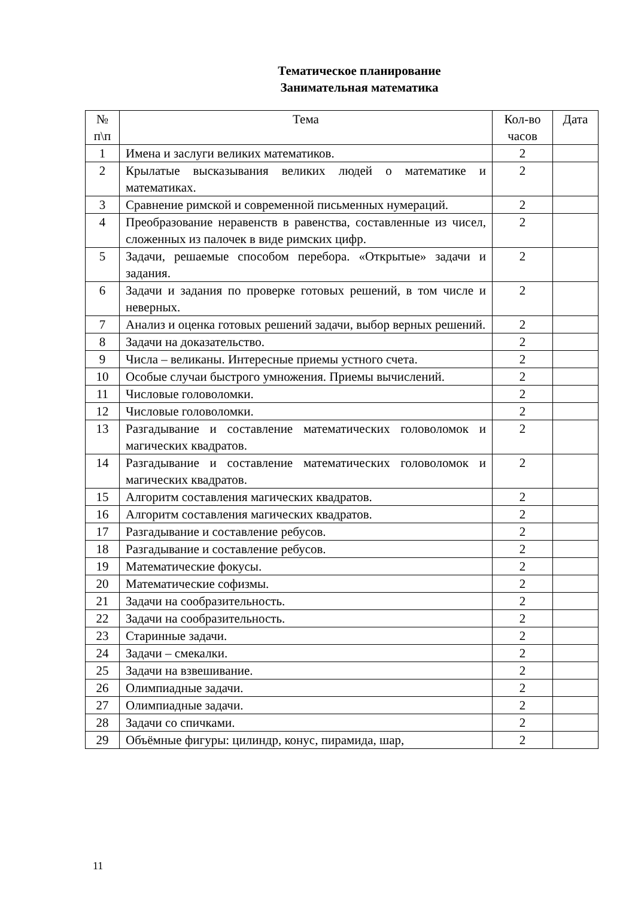Тематическое планирование
Занимательная математика
| № п\п | Тема | Кол-во часов | Дата |
| --- | --- | --- | --- |
| 1 | Имена и заслуги великих математиков. | 2 | |
| 2 | Крылатые высказывания великих людей о математике и математиках. | 2 | |
| 3 | Сравнение римской и современной письменных нумераций. | 2 | |
| 4 | Преобразование неравенств в равенства, составленные из чисел, сложенных из палочек в виде римских цифр. | 2 | |
| 5 | Задачи, решаемые способом перебора. «Открытые» задачи и задания. | 2 | |
| 6 | Задачи и задания по проверке готовых решений, в том числе и неверных. | 2 | |
| 7 | Анализ и оценка готовых решений задачи, выбор верных решений. | 2 | |
| 8 | Задачи на доказательство. | 2 | |
| 9 | Числа – великаны. Интересные приемы устного счета. | 2 | |
| 10 | Особые случаи быстрого умножения. Приемы вычислений. | 2 | |
| 11 | Числовые головоломки. | 2 | |
| 12 | Числовые головоломки. | 2 | |
| 13 | Разгадывание и составление математических головоломок и магических квадратов. | 2 | |
| 14 | Разгадывание и составление математических головоломок и магических квадратов. | 2 | |
| 15 | Алгоритм составления магических квадратов. | 2 | |
| 16 | Алгоритм составления магических квадратов. | 2 | |
| 17 | Разгадывание и составление ребусов. | 2 | |
| 18 | Разгадывание и составление ребусов. | 2 | |
| 19 | Математические фокусы. | 2 | |
| 20 | Математические софизмы. | 2 | |
| 21 | Задачи на сообразительность. | 2 | |
| 22 | Задачи на сообразительность. | 2 | |
| 23 | Старинные задачи. | 2 | |
| 24 | Задачи – смекалки. | 2 | |
| 25 | Задачи на взвешивание. | 2 | |
| 26 | Олимпиадные задачи. | 2 | |
| 27 | Олимпиадные задачи. | 2 | |
| 28 | Задачи со спичками. | 2 | |
| 29 | Объёмные фигуры: цилиндр, конус, пирамида, шар, | 2 | |
11